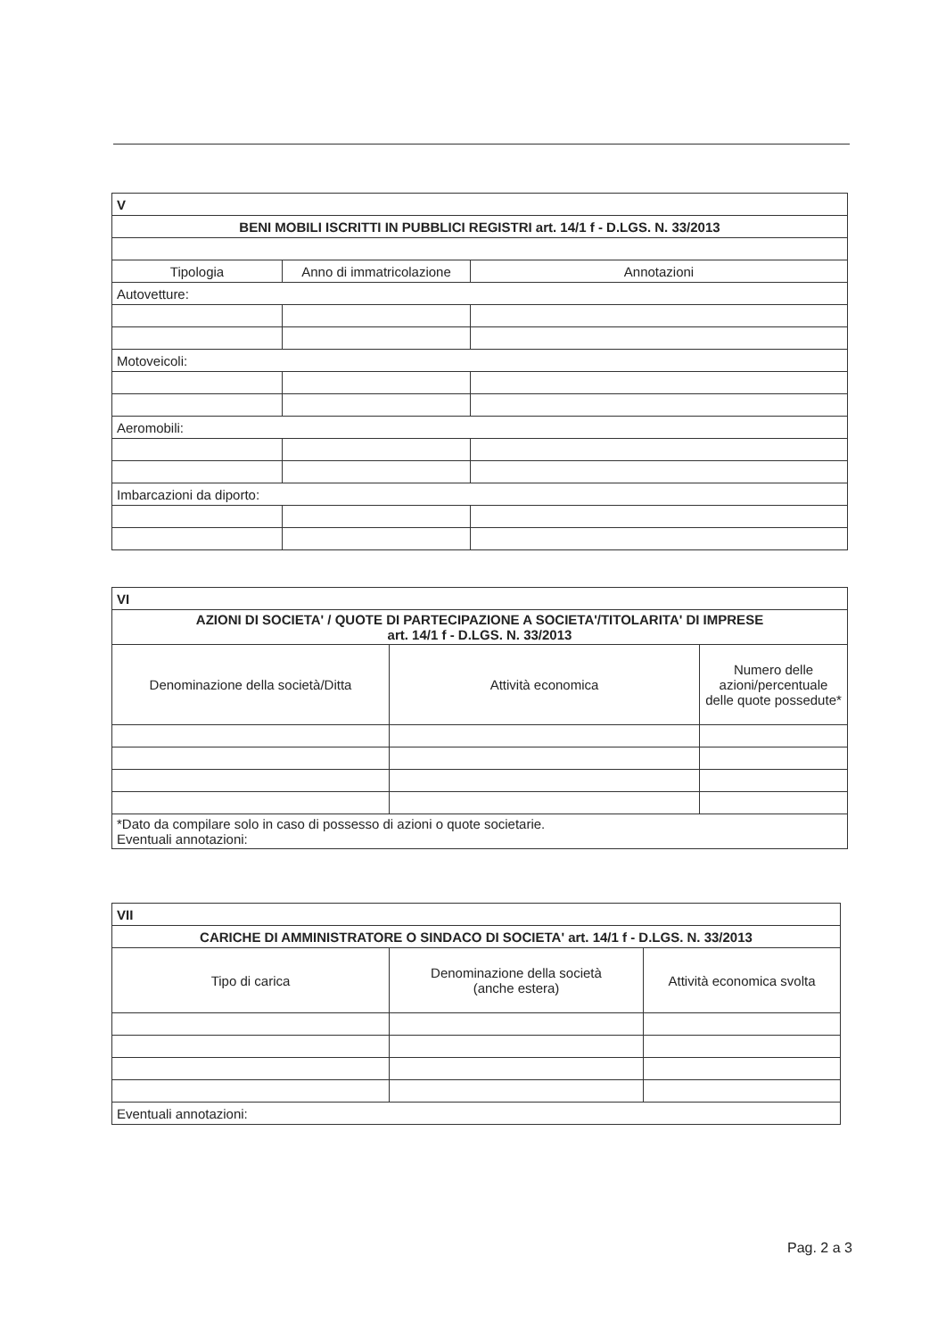| V | | |
| BENI MOBILI ISCRITTI IN PUBBLICI REGISTRI art. 14/1 f - D.LGS. N. 33/2013 | | |
| Tipologia | Anno di immatricolazione | Annotazioni |
| Autovetture: | | |
| Motoveicoli: | | |
| Aeromobili: | | |
| Imbarcazioni da diporto: | | |
| VI | | |
| AZIONI DI SOCIETA' / QUOTE DI PARTECIPAZIONE A SOCIETA'/TITOLARITA' DI IMPRESE art. 14/1 f - D.LGS. N. 33/2013 | | |
| Denominazione della società/Ditta | Attività economica | Numero delle azioni/percentuale delle quote possedute* |
| *Dato da compilare solo in caso di possesso di azioni o quote societarie. Eventuali annotazioni: | | |
| VII | | |
| CARICHE DI AMMINISTRATORE O SINDACO DI SOCIETA' art. 14/1 f - D.LGS. N. 33/2013 | | |
| Tipo di carica | Denominazione della società (anche estera) | Attività economica svolta |
| Eventuali annotazioni: | | |
Pag. 2 a 3